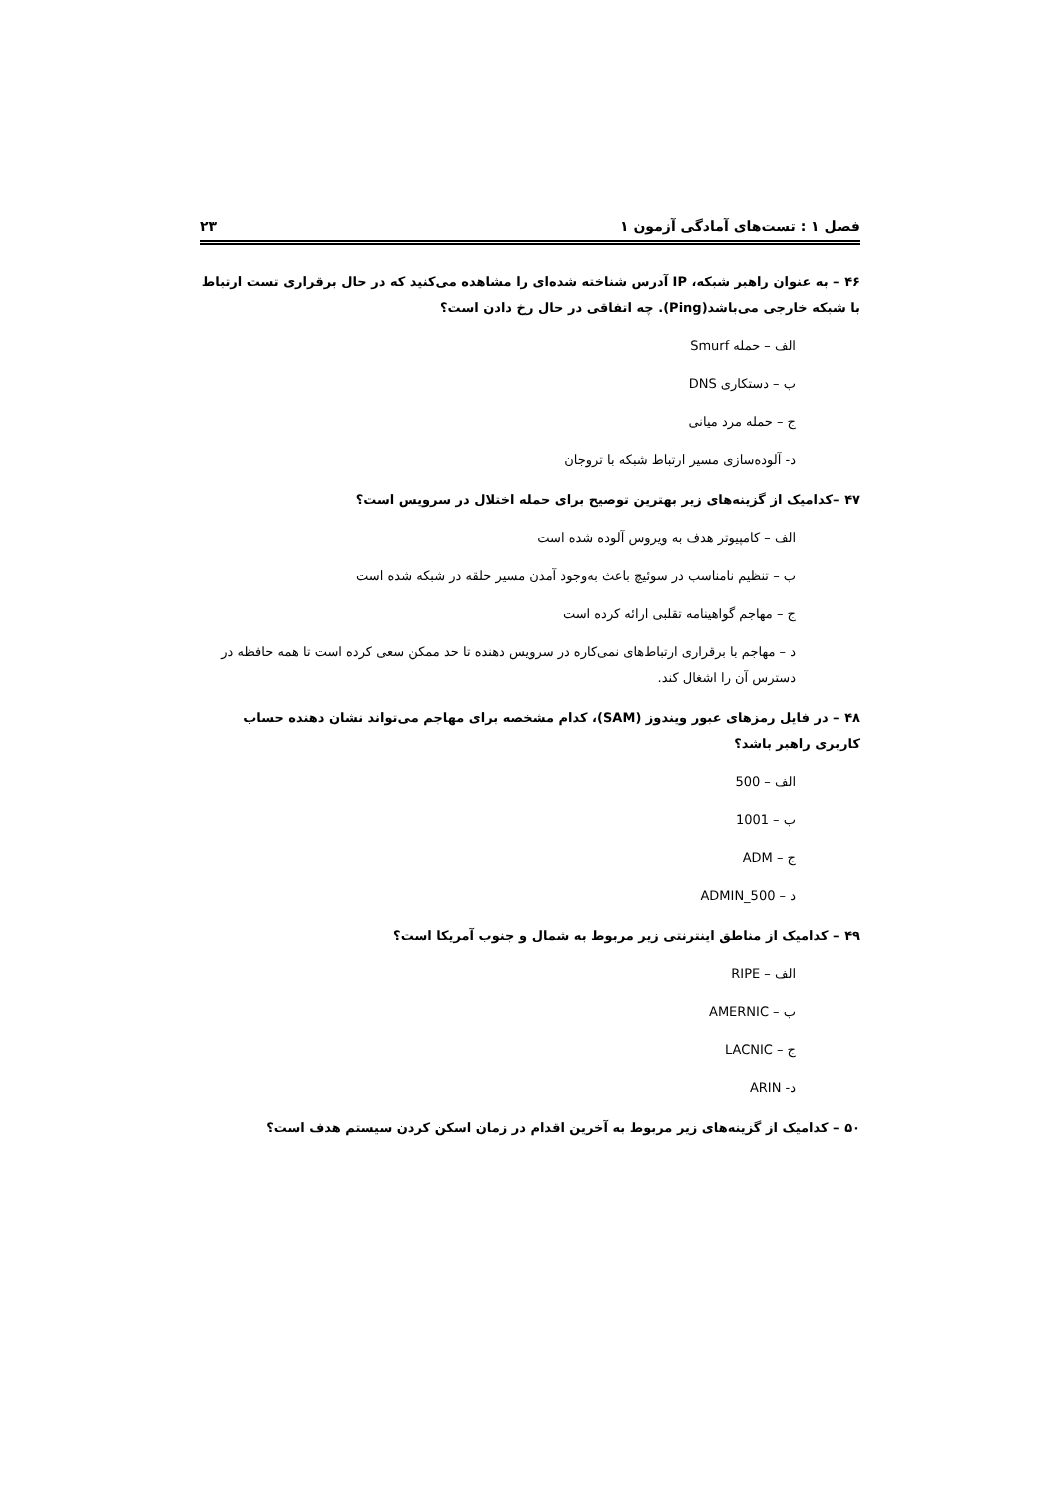فصل ۱ : تست‌های آمادگی آزمون ۱ ۲۳
۴۶ – به عنوان راهبر شبکه، IP آدرس شناخته شده‌ای را مشاهده می‌کنید که در حال برقراری تست ارتباط با شبکه خارجی می‌باشد(Ping). چه اتفاقی در حال رخ دادن است؟
الف – حمله Smurf
ب – دستکاری DNS
ج – حمله مرد میانی
د- آلوده‌سازی مسیر ارتباط شبکه با تروجان
۴۷ –کدامیک از گزینه‌های زیر بهترین توصیح برای حمله اختلال در سرویس است؟
الف – کامپیوتر هدف به ویروس آلوده شده است
ب – تنظیم نامناسب در سوئیچ باعث به‌وجود آمدن مسیر حلقه در شبکه شده است
ج – مهاجم گواهینامه تقلبی ارائه کرده است
د – مهاجم با برقراری ارتباط‌های نمی‌کاره در سرویس دهنده تا حد ممکن سعی کرده است تا همه حافظه در دسترس آن را اشغال کند.
۴۸ – در فایل رمزهای عبور ویندوز (SAM)، کدام مشخصه برای مهاجم می‌تواند نشان دهنده حساب کاربری راهبر باشد؟
الف – 500
ب – 1001
ج – ADM
د – ADMIN_500
۴۹ – کدامیک از مناطق اینترنتی زیر مربوط به شمال و جنوب آمریکا است؟
الف – RIPE
ب – AMERNIC
ج – LACNIC
د- ARIN
۵۰ – کدامیک از گزینه‌های زیر مربوط به آخرین اقدام در زمان اسکن کردن سیستم هدف است؟